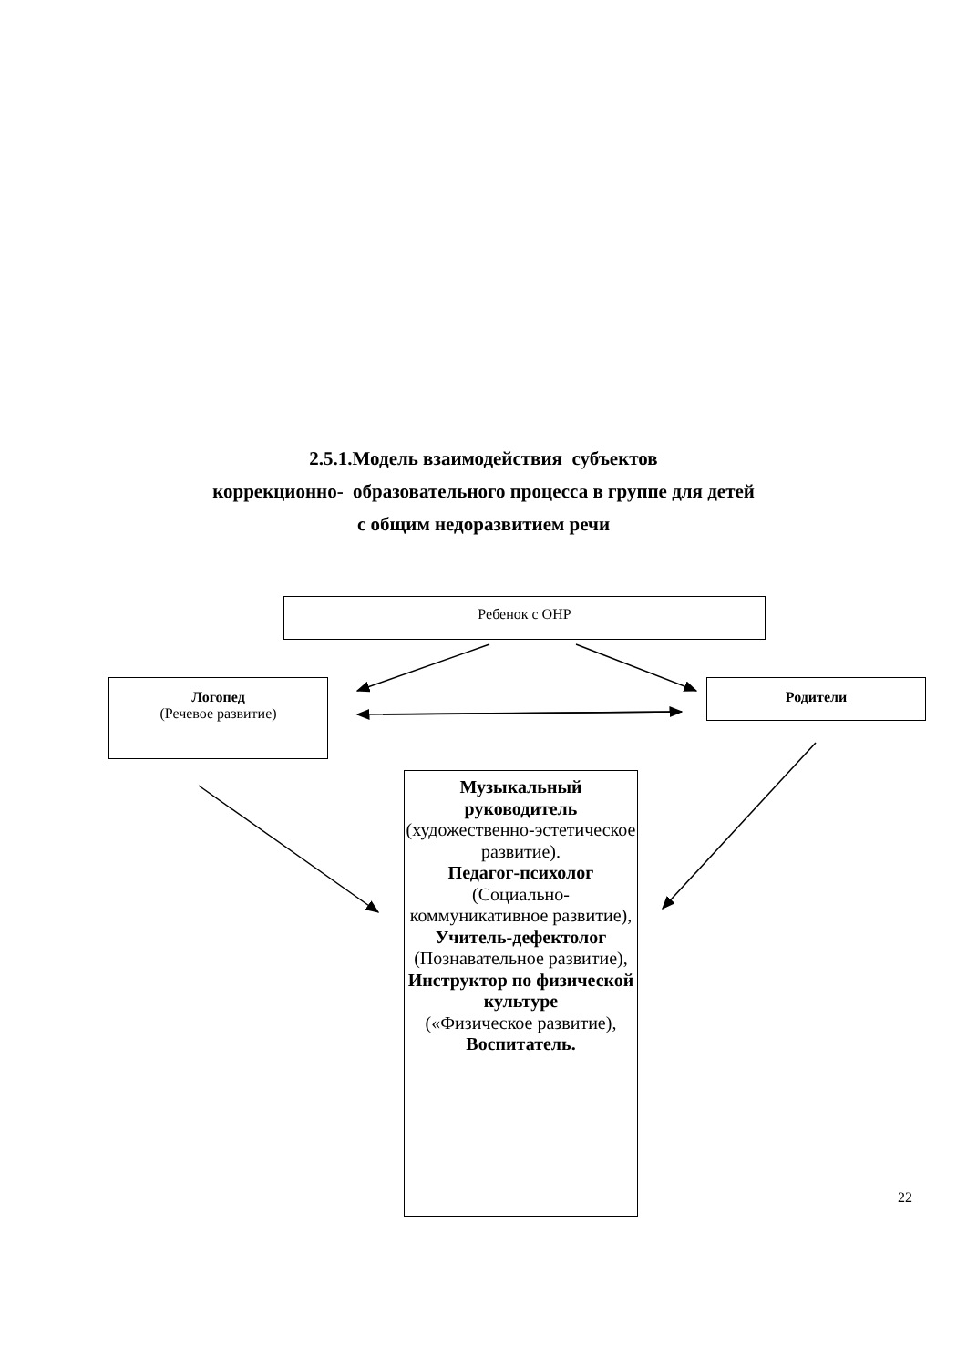2.5.1.Модель взаимодействия субъектов
коррекционно- образовательного процесса в группе для детей
с общим недоразвитием речи
Ребенок с ОНР
Логопед
(Речевое развитие)
Родители
Музыкальный руководитель
(художественно-эстетическое развитие).
Педагог-психолог
(Социально-коммуникативное развитие),
Учитель-дефектолог
(Познавательное развитие),
Инструктор по физической культуре
(«Физическое развитие),
Воспитатель.
22